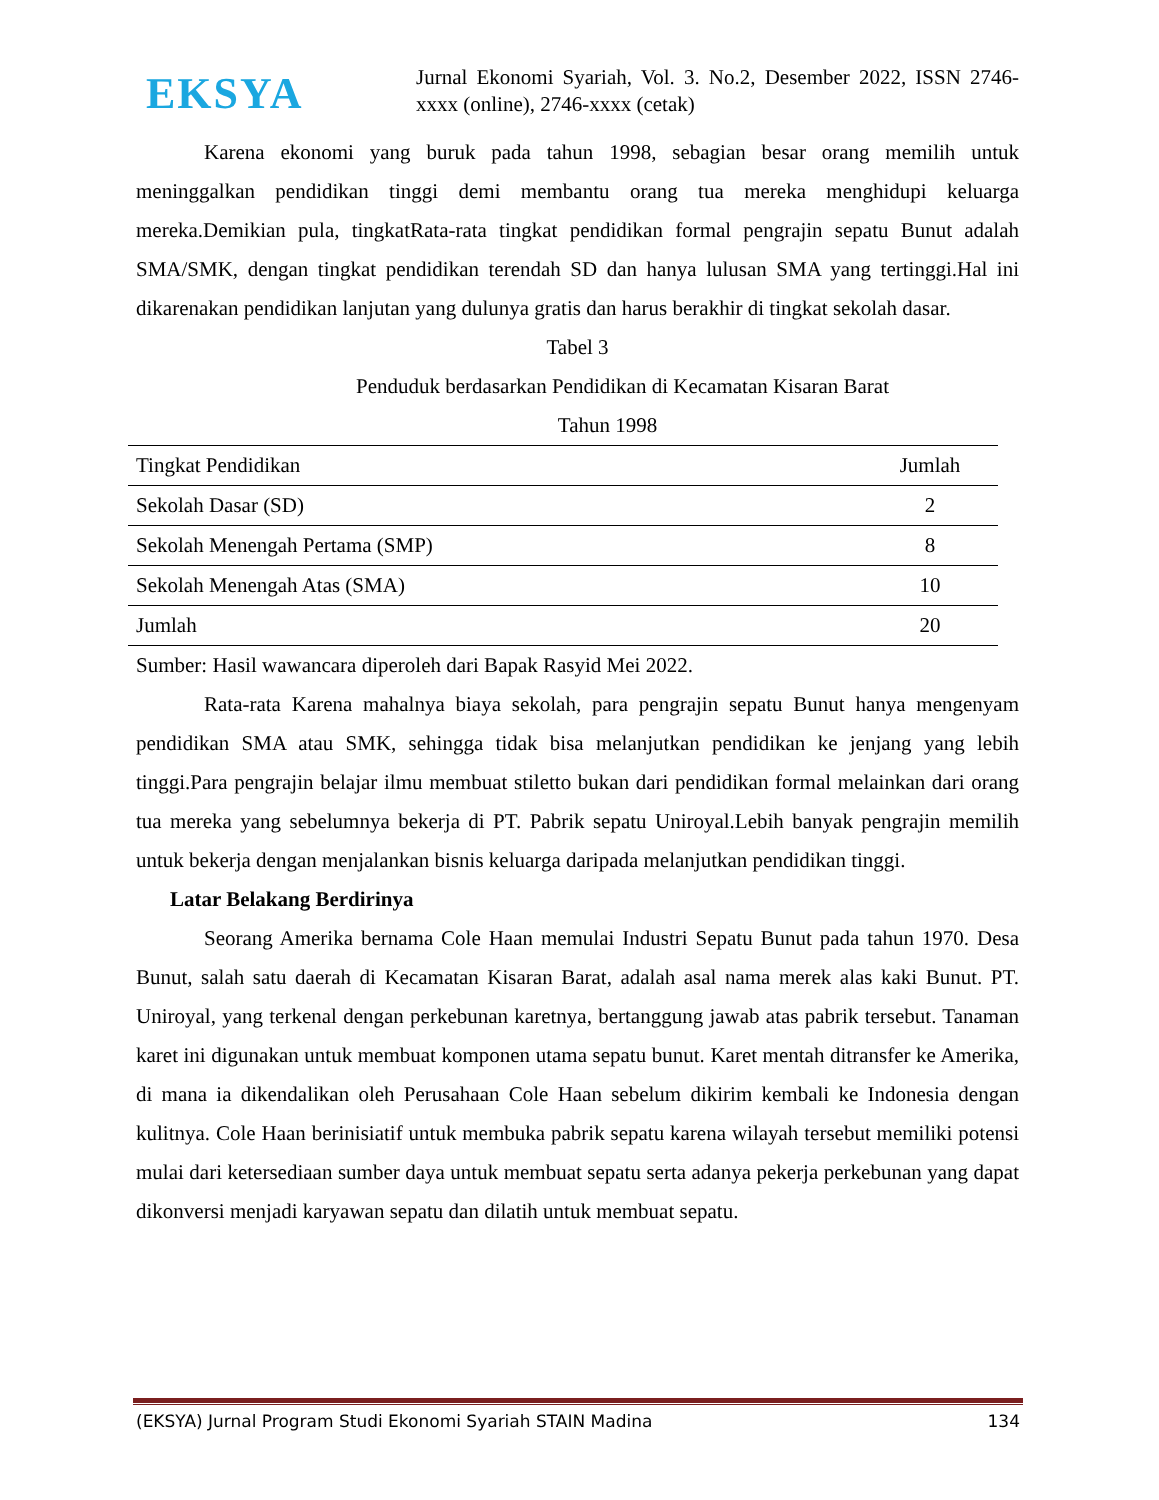EKSYA
Jurnal Ekonomi Syariah, Vol. 3. No.2, Desember 2022, ISSN 2746-xxxx (online), 2746-xxxx (cetak)
Karena ekonomi yang buruk pada tahun 1998, sebagian besar orang memilih untuk meninggalkan pendidikan tinggi demi membantu orang tua mereka menghidupi keluarga mereka.Demikian pula, tingkatRata-rata tingkat pendidikan formal pengrajin sepatu Bunut adalah SMA/SMK, dengan tingkat pendidikan terendah SD dan hanya lulusan SMA yang tertinggi.Hal ini dikarenakan pendidikan lanjutan yang dulunya gratis dan harus berakhir di tingkat sekolah dasar.
Tabel 3
Penduduk berdasarkan Pendidikan di Kecamatan Kisaran Barat
Tahun 1998
| Tingkat Pendidikan | Jumlah |
| --- | --- |
| Sekolah Dasar (SD) | 2 |
| Sekolah Menengah Pertama (SMP) | 8 |
| Sekolah Menengah Atas (SMA) | 10 |
| Jumlah | 20 |
Sumber: Hasil wawancara diperoleh dari Bapak Rasyid Mei 2022.
Rata-rata Karena mahalnya biaya sekolah, para pengrajin sepatu Bunut hanya mengenyam pendidikan SMA atau SMK, sehingga tidak bisa melanjutkan pendidikan ke jenjang yang lebih tinggi.Para pengrajin belajar ilmu membuat stiletto bukan dari pendidikan formal melainkan dari orang tua mereka yang sebelumnya bekerja di PT. Pabrik sepatu Uniroyal.Lebih banyak pengrajin memilih untuk bekerja dengan menjalankan bisnis keluarga daripada melanjutkan pendidikan tinggi.
Latar Belakang Berdirinya
Seorang Amerika bernama Cole Haan memulai Industri Sepatu Bunut pada tahun 1970. Desa Bunut, salah satu daerah di Kecamatan Kisaran Barat, adalah asal nama merek alas kaki Bunut. PT. Uniroyal, yang terkenal dengan perkebunan karetnya, bertanggung jawab atas pabrik tersebut. Tanaman karet ini digunakan untuk membuat komponen utama sepatu bunut. Karet mentah ditransfer ke Amerika, di mana ia dikendalikan oleh Perusahaan Cole Haan sebelum dikirim kembali ke Indonesia dengan kulitnya. Cole Haan berinisiatif untuk membuka pabrik sepatu karena wilayah tersebut memiliki potensi mulai dari ketersediaan sumber daya untuk membuat sepatu serta adanya pekerja perkebunan yang dapat dikonversi menjadi karyawan sepatu dan dilatih untuk membuat sepatu.
(EKSYA) Jurnal Program Studi Ekonomi Syariah STAIN Madina 134